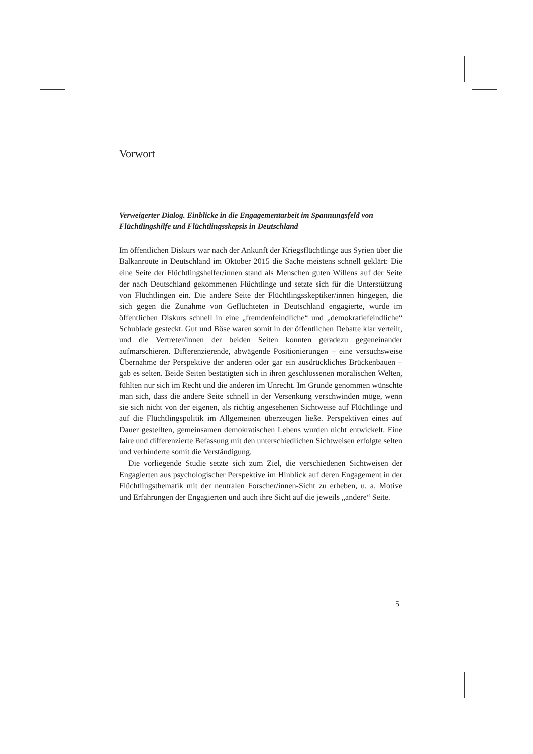Vorwort
Verweigerter Dialog. Einblicke in die Engagementarbeit im Spannungsfeld von Flüchtlingshilfe und Flüchtlingsskepsis in Deutschland
Im öffentlichen Diskurs war nach der Ankunft der Kriegsflüchtlinge aus Syrien über die Balkanroute in Deutschland im Oktober 2015 die Sache meistens schnell geklärt: Die eine Seite der Flüchtlingshelfer/innen stand als Menschen guten Willens auf der Seite der nach Deutschland gekommenen Flüchtlinge und setzte sich für die Unterstützung von Flüchtlingen ein. Die andere Seite der Flüchtlingsskeptiker/innen hingegen, die sich gegen die Zunahme von Geflüchteten in Deutschland engagierte, wurde im öffentlichen Diskurs schnell in eine „fremdenfeindliche“ und „demokratiefeindliche“ Schublade gesteckt. Gut und Böse waren somit in der öffentlichen Debatte klar verteilt, und die Vertreter/innen der beiden Seiten konnten geradezu gegeneinander aufmarschieren. Differenzierende, abwägende Positionierungen – eine versuchsweise Übernahme der Perspektive der anderen oder gar ein ausdrückliches Brückenbauen – gab es selten. Beide Seiten bestätigten sich in ihren geschlossenen moralischen Welten, fühlten nur sich im Recht und die anderen im Unrecht. Im Grunde genommen wünschte man sich, dass die andere Seite schnell in der Versenkung verschwinden möge, wenn sie sich nicht von der eigenen, als richtig angesehenen Sichtweise auf Flüchtlinge und auf die Flüchtlingspolitik im Allgemeinen überzeugen ließe. Perspektiven eines auf Dauer gestellten, gemeinsamen demokratischen Lebens wurden nicht entwickelt. Eine faire und differenzierte Befassung mit den unterschiedlichen Sichtweisen erfolgte selten und verhinderte somit die Verständigung.
Die vorliegende Studie setzte sich zum Ziel, die verschiedenen Sichtweisen der Engagierten aus psychologischer Perspektive im Hinblick auf deren Engagement in der Flüchtlingsthematik mit der neutralen Forscher/innen-Sicht zu erheben, u. a. Motive und Erfahrungen der Engagierten und auch ihre Sicht auf die jeweils „andere“ Seite.
5